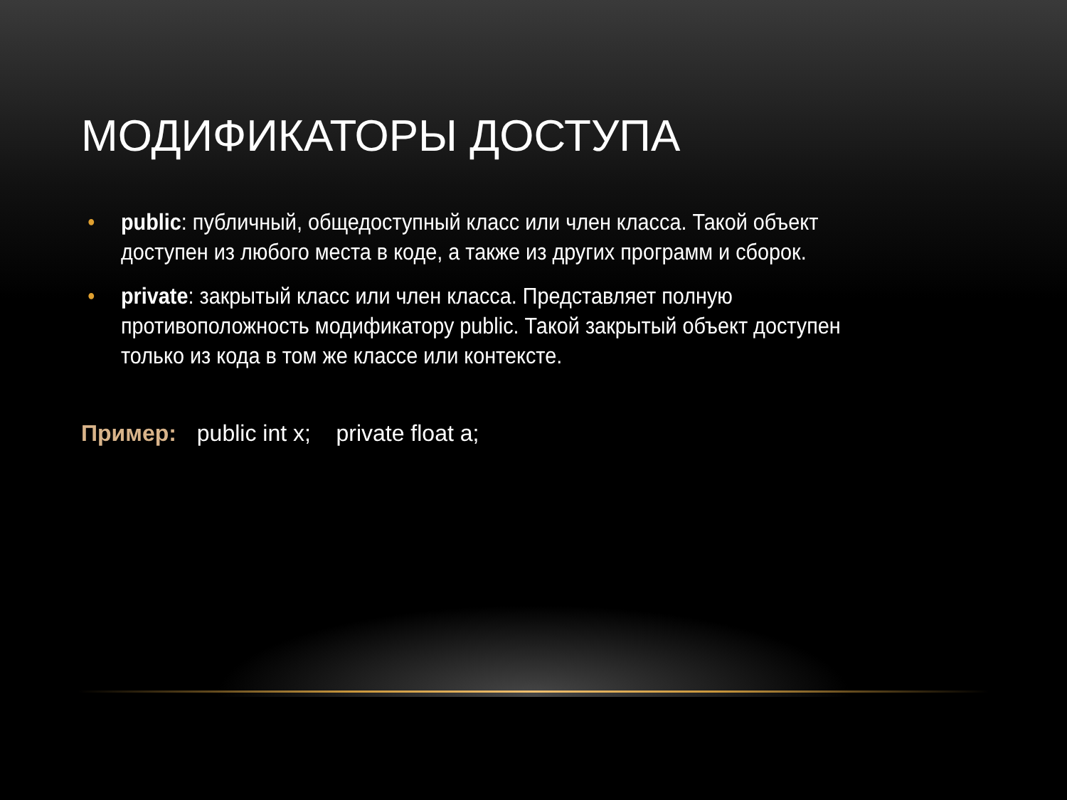МОДИФИКАТОРЫ ДОСТУПА
• public: публичный, общедоступный класс или член класса. Такой объект доступен из любого места в коде, а также из других программ и сборок.
• private: закрытый класс или член класса. Представляет полную противоположность модификатору public. Такой закрытый объект доступен только из кода в том же классе или контексте.
Пример: public int x; private float a;